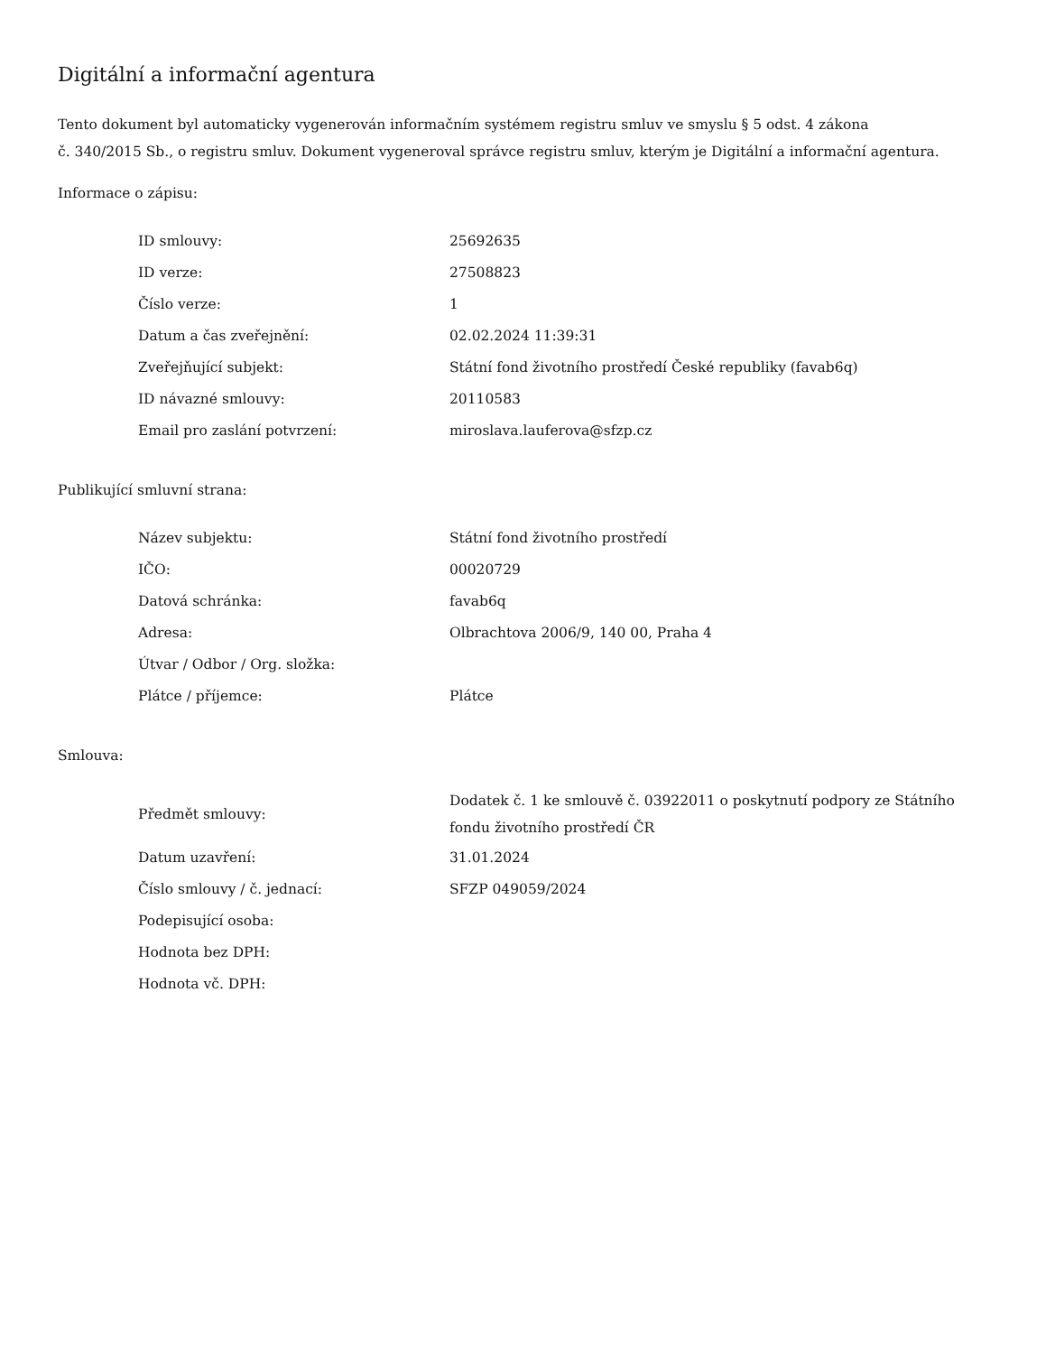Digitální a informační agentura
Tento dokument byl automaticky vygenerován informačním systémem registru smluv ve smyslu § 5 odst. 4 zákona
č. 340/2015 Sb., o registru smluv. Dokument vygeneroval správce registru smluv, kterým je Digitální a informační agentura.
Informace o zápisu:
| ID smlouvy: | 25692635 |
| ID verze: | 27508823 |
| Číslo verze: | 1 |
| Datum a čas zveřejnění: | 02.02.2024 11:39:31 |
| Zveřejňující subjekt: | Státní fond životního prostředí České republiky (favab6q) |
| ID návazné smlouvy: | 20110583 |
| Email pro zaslání potvrzení: | miroslava.lauferova@sfzp.cz |
Publikující smluvní strana:
| Název subjektu: | Státní fond životního prostředí |
| IČO: | 00020729 |
| Datová schránka: | favab6q |
| Adresa: | Olbrachtova 2006/9, 140 00, Praha 4 |
| Útvar / Odbor / Org. složka: | |
| Plátce / příjemce: | Plátce |
Smlouva:
| Předmět smlouvy: | Dodatek č. 1 ke smlouvě č. 03922011 o poskytnutí podpory ze Státního fondu životního prostředí ČR |
| Datum uzavření: | 31.01.2024 |
| Číslo smlouvy / č. jednací: | SFZP 049059/2024 |
| Podepisující osoba: | |
| Hodnota bez DPH: | |
| Hodnota vč. DPH: | |